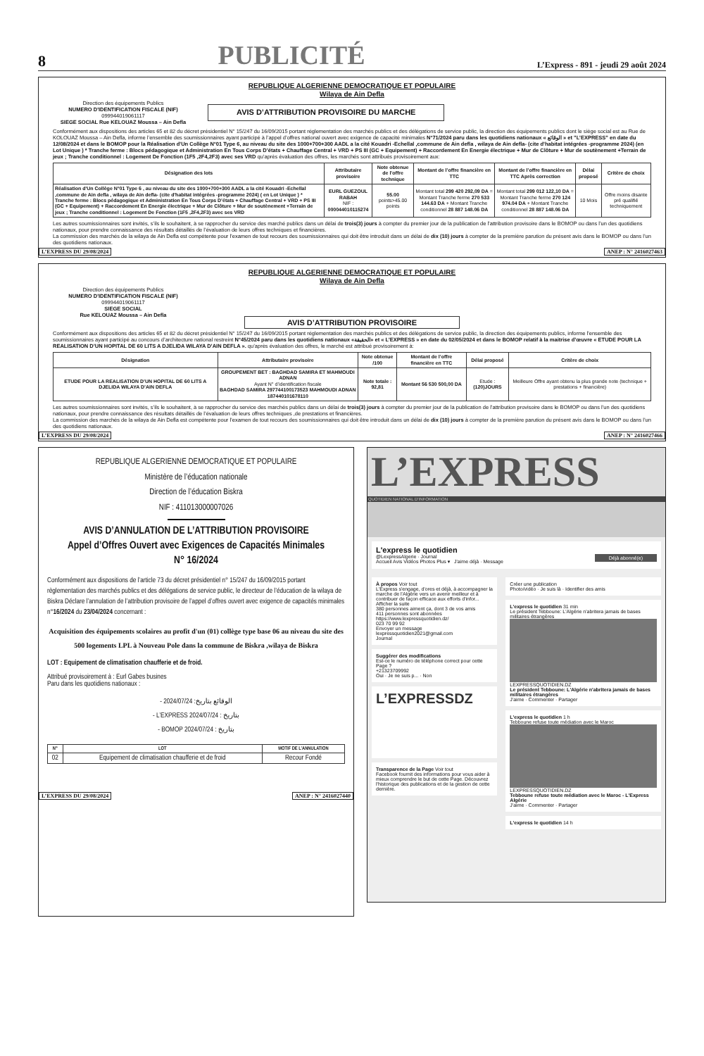8 PUBLICITÉ L’Express - 891 - jeudi 29 août 2024
REPUBLIQUE ALGERIENNE DEMOCRATIQUE ET POPULAIRE
Wilaya de Ain Defla
Direction des équipements Publics
NUMERO D'IDENTIFICATION FISCALE (NIF)
099944019061117
SIEGE SOCIAL Rue KELOUAZ Moussa – Ain Defla
AVIS D’ATTRIBUTION PROVISOIRE DU MARCHE
Conformément aux dispositions des articles 65 et 82 du décret présidentiel N° 15/247 du 16/09/2015 portant réglementation des marchés publics et des délégations de service public, la direction des équipements publics dont le siège social est au Rue de KOLOUAZ Moussa – Ain Defla, informe l’ensemble des soumissionnaires ayant participé à l’appel d’offres national ouvert avec exigence de capacité minimales N°71/2024 paru dans les quotidiens nationaux « الوقائع » et "L’EXPRESS" en date du 12/08/2024 et dans le BOMOP pour la Réalisation d'Un Collège N°01 Type 6, au niveau du site des 1000+700+300 AADL a la cité Kouadri -Echellal ,commune de Ain defla , wilaya de Ain defla- (cite d'habitat intégrées -programme 2024) (en Lot Unique ) * Tranche ferme : Blocs pédagogique et Administration En Tous Corps D’états + Chauffage Central + VRD + PS III (GC + Equipement) + Raccordement En Energie électrique + Mur de Clôture + Mur de soutènement +Terrain de jeux ; Tranche conditionnel : Logement De Fonction (1F5 ,2F4,2F3) avec ses VRD qu’après évaluation des offres, les marchés sont attribués provisoirement aux:
| Désignation des lots | Attributaire provisoire | Note obtenue de l’offre technique | Montant de l’offre financière en TTC | Montant de l’offre financière en TTC Après correction | Délai proposé | Critère de choix |
| --- | --- | --- | --- | --- | --- | --- |
| Réalisation d'Un Collège N°01 Type 6 , au niveau du site des 1000+700+300 AADL a la cité Kouadri -Echellal ,commune de Ain defla , wilaya de Ain defla- (cite d'habitat intégrées -programme 2024) ( en Lot Unique ) * Tranche ferme : Blocs pédagogique et Administration En Tous Corps D’états + Chauffage Central + VRD + PS III (GC + Equipement) + Raccordement En Energie électrique + Mur de Clôture + Mur de soutènement +Terrain de jeux ; Tranche conditionnel : Logement De Fonction (1F5 ,2F4,2F3) avec ses VRD | EURL GUEZOUL RABAH NIF : 000044010115274 | 55.00 points>45.00 points | Montant total 299 420 292,09 DA = Montant Tranche ferme 270 533 144.63 DA + Montant Tranche conditionnel 28 887 148.06 DA | Montant total 299 012 122,10 DA = Montant Tranche ferme 270 124 974.04 DA + Montant Tranche conditionnel 28 887 148.06 DA | 10 Mois | Offre moins disante pré qualifié techniquement |
Les autres soumissionnaires sont invités, s’ils le souhaitent, à se rapprocher du service des marché publics dans un délai de trois(3) jours à compter du premier jour de la publication de l’attribution provisoire dans le BOMOP ou dans l’un des quotidiens nationaux, pour prendre connaissance des résultats détaillés de l’évaluation de leurs offres techniques et financières.
La commission des marchés de la wilaya de Ain Defla est compétente pour l’examen de tout recours des soumissionnaires qui doit être introduit dans un délai de dix (10) jours à compter de la première parution du présent avis dans le BOMOP ou dans l’un des quotidiens nationaux.
L’EXPRESS DU 29/08/2024 ANEP : N° 2416027463
REPUBLIQUE ALGERIENNE DEMOCRATIQUE ET POPULAIRE
Wilaya de Ain Defla
Direction des équipements Publics
NUMERO D'IDENTIFICATION FISCALE (NIF)
099944019061117
SIEGE SOCIAL
Rue KELOUAZ Moussa – Ain Defla
AVIS D’ATTRIBUTION PROVISOIRE
Conformément aux dispositions des articles 65 et 82 du décret présidentiel N° 15/247 du 16/09/2015 portant réglementation des marchés publics et des délégations de service public, la direction des équipements publics, informe l’ensemble des soumissionnaires ayant participé au concours d’architecture national restreint N°45/2024 paru dans les quotidiens nationaux «الحقيقة» et « L’EXPRESS » en date du 02/05/2024 et dans le BOMOP relatif à la maitrise d’œuvre « ETUDE POUR LA REALISATION D’UN HOPITAL DE 60 LITS A DJELIDA WILAYA D’AIN DEFLA ». qu’après évaluation des offres, le marché est attribué provisoirement à:
| Désignation | Attributaire provisoire | Note obtenue /100 | Montant de l’offre financière en TTC | Délai proposé | Critère de choix |
| --- | --- | --- | --- | --- | --- |
| ETUDE POUR LA REALISATION D’UN HOPITAL DE 60 LITS A DJELIDA WILAYA D’AIN DEFLA | GROUPEMENT BET : BAGHDAD SAMIRA ET MAHMOUDI ADNAN Ayant N° d’identification fiscale BAGHDAD SAMIRA 297744100173523 MAHMOUDI ADNAN 187440101678110 | Note totale : 92,81 | Montant 56 530 500,00 DA | Etude : (120)JOURS | Meilleure Offre ayant obtenu la plus grande note (technique + prestations + financière) |
Les autres soumissionnaires sont invités, s’ils le souhaitent, à se rapprocher du service des marchés publics dans un délai de trois(3) jours à compter du premier jour de la publication de l’attribution provisoire dans le BOMOP ou dans l’un des quotidiens nationaux, pour prendre connaissance des résultats détaillés de l’évaluation de leurs offres techniques ,de prestations et financières.
La commission des marchés de la wilaya de Ain Defla est compétente pour l’examen de tout recours des soumissionnaires qui doit être introduit dans un délai de dix (10) jours à compter de la première parution du présent avis dans le BOMOP ou dans l’un des quotidiens nationaux.
L’EXPRESS DU 29/08/2024 ANEP : N° 2416027466
REPUBLIQUE ALGERIENNE DEMOCRATIQUE ET POPULAIRE
Ministère de l’éducation nationale
Direction de l’éducation Biskra
NIF : 411013000007026
AVIS D’ANNULATION DE L’ATTRIBUTION PROVISOIRE
Appel d’Offres Ouvert avec Exigences de Capacités Minimales
N° 16/2024
Conformément aux dispositions de l’article 73 du décret présidentiel n° 15/247 du 16/09/2015 portant règlementation des marchés publics et des délégations de service public, le directeur de l’éducation de la wilaya de Biskra Déclare l’annulation de l’attribution provisoire de l’appel d’offres ouvert avec exigence de capacités minimales n°16/2024 du 23/04/2024 concernant :
Acquisition des équipements scolaires au profit d'un (01) collège type base 06 au niveau du site des 500 logements LPL à Nouveau Pole dans la commune de Biskra ,wilaya de Biskra
LOT : Equipement de climatisation chaufferie et de froid.
Attribué provisoirement à : Eurl Gabes busines
Paru dans les quotidiens nationaux :
- الوقائع بتاريخ: 2024/07/24
- L’EXPRESS بتاريخ : 2024/07/24
- BOMOP بتاريخ : 2024/07/24
| N° | LOT | MOTIF DE L’ANNULATION |
| --- | --- | --- |
| 02 | Equipement de climatisation chaufferie et de froid | Recour Fondé |
L’EXPRESS DU 29/08/2024 ANEP : N° 2416027440
L’EXPRESS
QUOTIDIEN NATIONAL D'INFORMATION
L'express le quotidien
@LexpressAlgerie · Journal Déjà abonné(e)
Accueil Avis Vidéos Photos Plus ▾ J'aime déjà · Message
À propos Voir tout
L'Express s'engage, d'ores et déjà, à accompagner la marche de l'Algérie vers un avenir meilleur et à contribuer de façon efficace aux efforts d'infor... Afficher la suite
380 personnes aiment ça, dont 3 de vos amis
411 personnes sont abonnées
https://www.lexpressquotidien.dz/
023 70 99 92
Envoyer un message
lexpressquotidien2021@gmail.com
Journal
Suggérer des modifications
Est-ce le numéro de téléphone correct pour cette Page ?
+21323709992
Oui · Je ne suis p... · Non
L’EXPRESSDZ
Transparence de la Page Voir tout
Facebook fournit des informations pour vous aider à mieux comprendre le but de cette Page. Découvrez l'historique des publications et de la gestion de cette dernière.
Créer une publication
Photo/vidéo · Je suis là · Identifier des amis
L'express le quotidien 31 min
Le président Tebboune: L'Algérie n'abritera jamais de bases militaires étrangères
LEXPRESSQUOTIDIEN.DZ
Le président Tebboune: L'Algérie n'abritera jamais de bases militaires étrangères
J'aime · Commenter · Partager
L'express le quotidien 1 h
Tebboune refuse toute médiation avec le Maroc
LEXPRESSQUOTIDIEN.DZ
Tebboune refuse toute médiation avec le Maroc - L'Express Algérie
J'aime · Commenter · Partager
L'express le quotidien 14 h